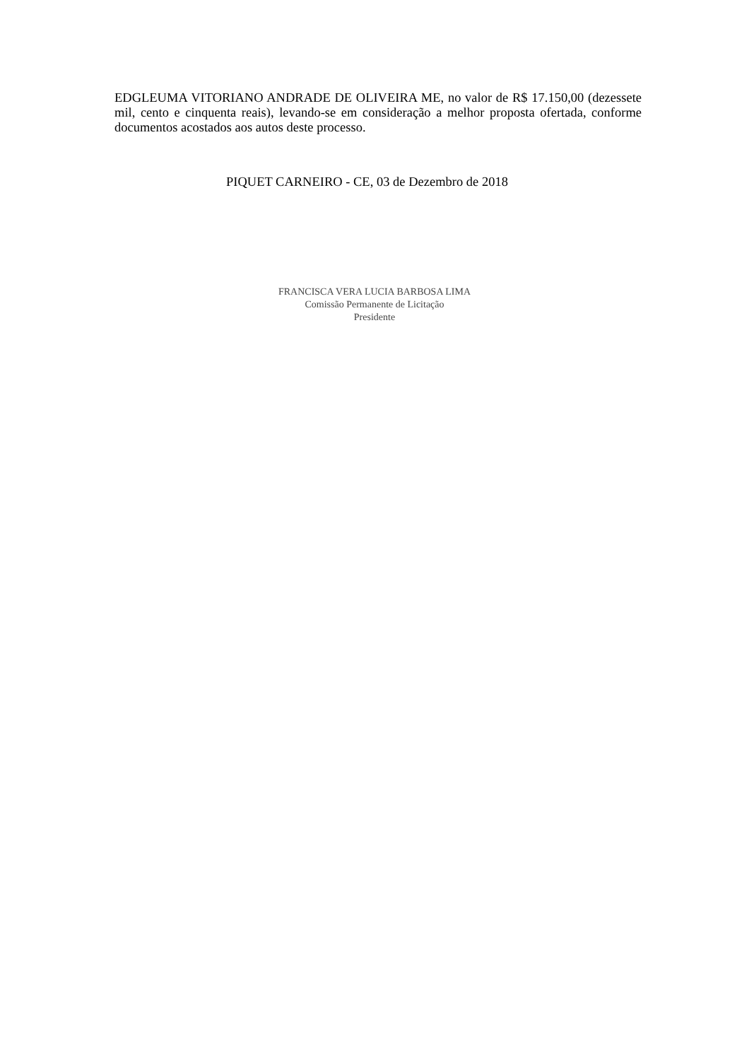EDGLEUMA VITORIANO ANDRADE DE OLIVEIRA ME, no valor de R$ 17.150,00 (dezessete mil, cento e cinquenta reais), levando-se em consideração a melhor proposta ofertada, conforme documentos acostados aos autos deste processo.
PIQUET CARNEIRO - CE, 03 de Dezembro de 2018
FRANCISCA VERA LUCIA BARBOSA LIMA
Comissão Permanente de Licitação
Presidente